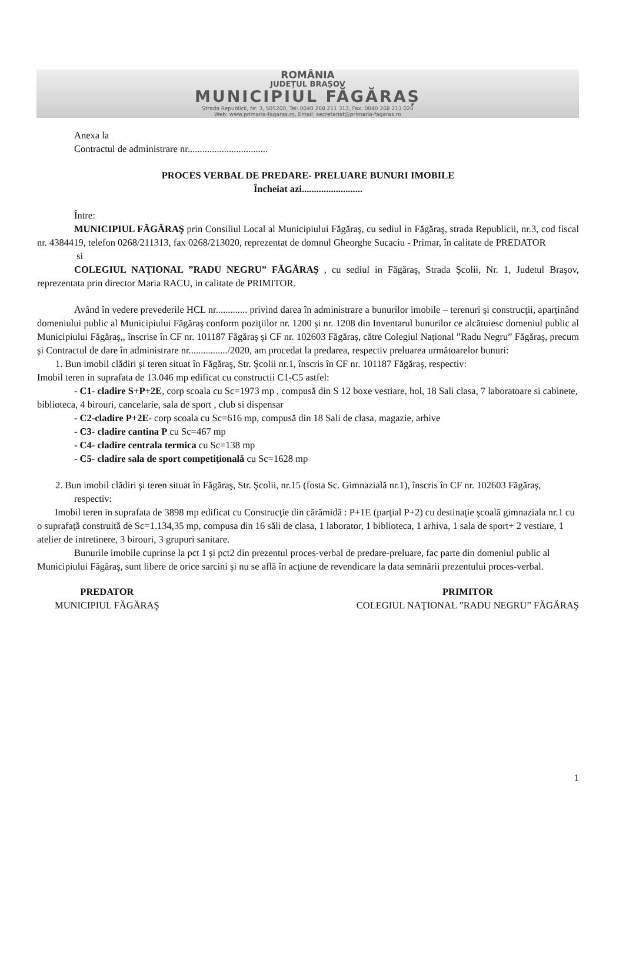ROMÂNIA
JUDEȚUL BRAȘOV
MUNICIPIUL FĂGĂRAȘ
Strada Republicii, Nr. 3, 505200, Tel: 0040 268 211 313, Fax: 0040 268 213 020
Web: www.primaria-fagaras.ro, Email: secretariat@primaria-fagaras.ro
Anexa la
Contractul de administrare nr.................................
PROCES VERBAL DE PREDARE- PRELUARE BUNURI IMOBILE
Încheiat azi.........................
Între:
MUNICIPIUL FĂGĂRAŞ prin Consiliul Local al Municipiului Făgăraş, cu sediul in Făgăraş, strada Republicii, nr.3, cod fiscal nr. 4384419, telefon 0268/211313, fax 0268/213020, reprezentat de domnul Gheorghe Sucaciu - Primar, în calitate de PREDATOR
si
COLEGIUL NAŢIONAL ”RADU NEGRU” FĂGĂRAŞ , cu sediul in Făgăraş, Strada Şcolii, Nr. 1, Judetul Braşov, reprezentata prin director Maria RACU, in calitate de PRIMITOR.
Având în vedere prevederile HCL nr............. privind darea în administrare a bunurilor imobile – terenuri şi construcţii, aparţinând domeniului public al Municipiului Făgăraş conform poziţiilor nr. 1200 şi nr. 1208 din Inventarul bunurilor ce alcătuiesc domeniul public al Municipiului Făgăraş,, înscrise în CF nr. 101187 Făgăraş şi CF nr. 102603 Făgăraş, către Colegiul Naţional ”Radu Negru” Făgăraş, precum şi Contractul de dare în administrare nr................/2020, am procedat la predarea, respectiv preluarea următoarelor bunuri:
1. Bun imobil clădiri şi teren situat în Făgăraş, Str. Şcolii nr.1, înscris în CF nr. 101187 Făgăraş, respectiv:
Imobil teren in suprafata de 13.046 mp edificat cu constructii C1-C5 astfel:
- C1- cladire S+P+2E, corp scoala cu Sc=1973 mp , compusă din S 12 boxe vestiare, hol, 18 Sali clasa, 7 laboratoare si cabinete, biblioteca, 4 birouri, cancelarie, sala de sport , club si dispensar
- C2-cladire P+2E- corp scoala cu Sc=616 mp, compusă din 18 Sali de clasa, magazie, arhive
- C3- cladire cantina P cu Sc=467 mp
- C4- cladire centrala termica cu Sc=138 mp
- C5- cladire sala de sport competiţională cu Sc=1628 mp
2. Bun imobil clădiri şi teren situat în Făgăraş, Str. Şcolii, nr.15 (fosta Sc. Gimnazială nr.1), înscris în CF nr. 102603 Făgăraş, respectiv:
Imobil teren in suprafata de 3898 mp edificat cu Construcţie din cărămidă : P+1E (parţial P+2) cu destinaţie şcoală gimnaziala nr.1 cu o suprafaţă construită de Sc=1.134,35 mp, compusa din 16 săli de clasa, 1 laborator, 1 biblioteca, 1 arhiva, 1 sala de sport+ 2 vestiare, 1 atelier de intretinere, 3 birouri, 3 grupuri sanitare.
Bunurile imobile cuprinse la pct 1 şi pct2 din prezentul proces-verbal de predare-preluare, fac parte din domeniul public al Municipiului Făgăraş, sunt libere de orice sarcini şi nu se află în acţiune de revendicare la data semnării prezentului proces-verbal.
PREDATOR
MUNICIPIUL FĂGĂRAŞ
PRIMITOR
COLEGIUL NAŢIONAL ”RADU NEGRU” FĂGĂRAŞ
1